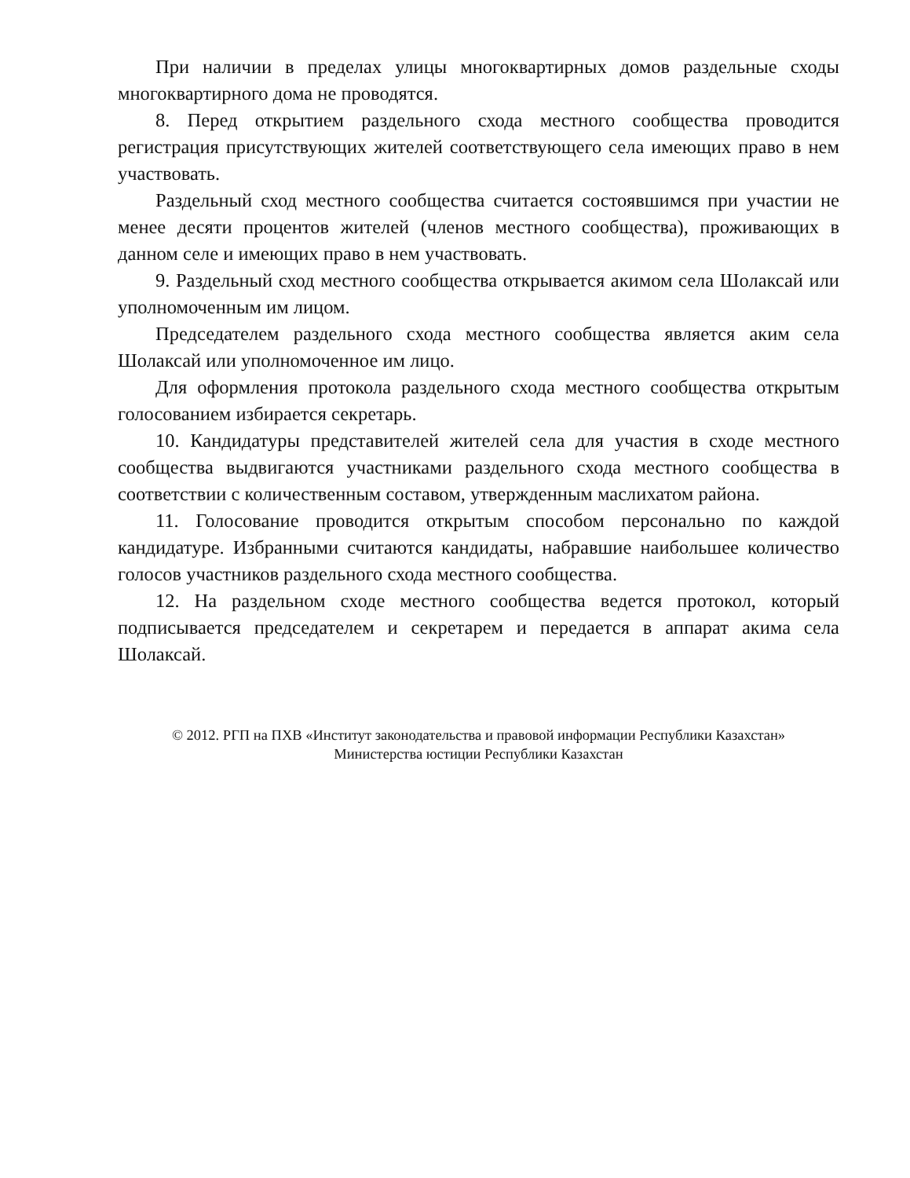При наличии в пределах улицы многоквартирных домов раздельные сходы многоквартирного дома не проводятся.
8. Перед открытием раздельного схода местного сообщества проводится регистрация присутствующих жителей соответствующего села имеющих право в нем участвовать.
Раздельный сход местного сообщества считается состоявшимся при участии не менее десяти процентов жителей (членов местного сообщества), проживающих в данном селе и имеющих право в нем участвовать.
9. Раздельный сход местного сообщества открывается акимом села Шолаксай или уполномоченным им лицом.
Председателем раздельного схода местного сообщества является аким села Шолаксай или уполномоченное им лицо.
Для оформления протокола раздельного схода местного сообщества открытым голосованием избирается секретарь.
10. Кандидатуры представителей жителей села для участия в сходе местного сообщества выдвигаются участниками раздельного схода местного сообщества в соответствии с количественным составом, утвержденным маслихатом района.
11. Голосование проводится открытым способом персонально по каждой кандидатуре. Избранными считаются кандидаты, набравшие наибольшее количество голосов участников раздельного схода местного сообщества.
12. На раздельном сходе местного сообщества ведется протокол, который подписывается председателем и секретарем и передается в аппарат акима села Шолаксай.
© 2012. РГП на ПХВ «Институт законодательства и правовой информации Республики Казахстан»
Министерства юстиции Республики Казахстан